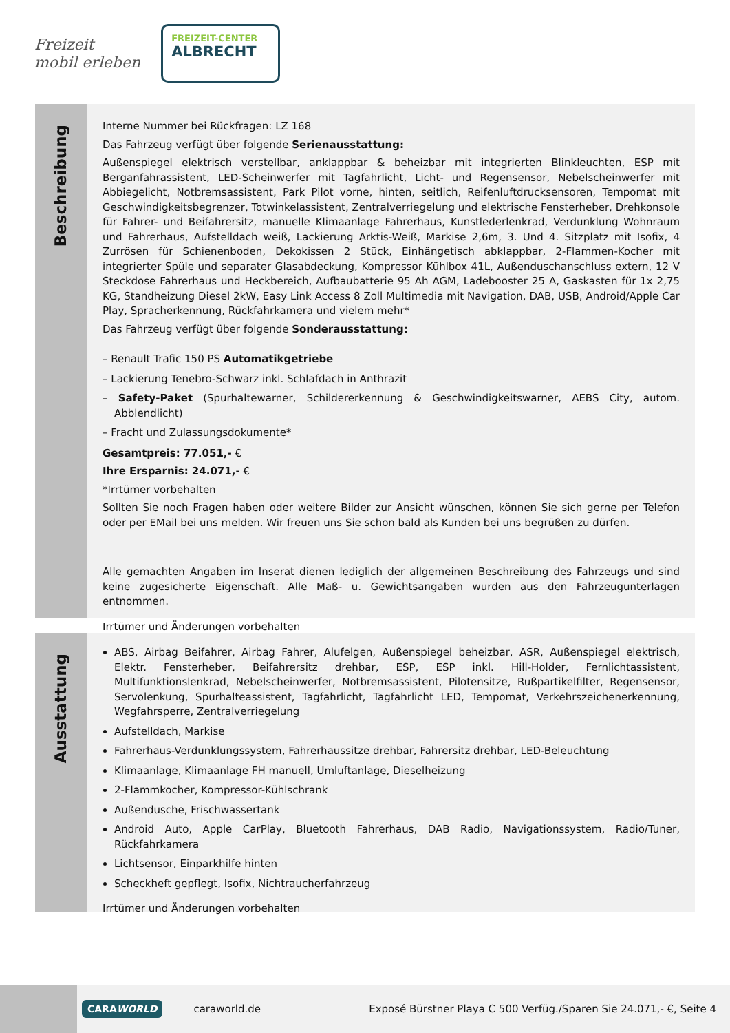Freizeit
mobil erleben
FREIZEIT-CENTER
ALBRECHT
Beschreibung
Interne Nummer bei Rückfragen: LZ 168
Das Fahrzeug verfügt über folgende Serienausstattung:
Außenspiegel elektrisch verstellbar, anklappbar & beheizbar mit integrierten Blinkleuchten, ESP mit Berganfahrassistent, LED-Scheinwerfer mit Tagfahrlicht, Licht- und Regensensor, Nebelscheinwerfer mit Abbiegelicht, Notbremsassistent, Park Pilot vorne, hinten, seitlich, Reifenluftdrucksensoren, Tempomat mit Geschwindigkeitsbegrenzer, Totwinkelassistent, Zentralverriegelung und elektrische Fensterheber, Drehkonsole für Fahrer- und Beifahrersitz, manuelle Klimaanlage Fahrerhaus, Kunstlederlenkrad, Verdunklung Wohnraum und Fahrerhaus, Aufstelldach weiß, Lackierung Arktis-Weiß, Markise 2,6m, 3. Und 4. Sitzplatz mit Isofix, 4 Zurrösen für Schienenboden, Dekokissen 2 Stück, Einhängetisch abklappbar, 2-Flammen-Kocher mit integrierter Spüle und separater Glasabdeckung, Kompressor Kühlbox 41L, Außenduschanschluss extern, 12 V Steckdose Fahrerhaus und Heckbereich, Aufbaubatterie 95 Ah AGM, Ladebooster 25 A, Gaskasten für 1x 2,75 KG, Standheizung Diesel 2kW, Easy Link Access 8 Zoll Multimedia mit Navigation, DAB, USB, Android/Apple Car Play, Spracherkennung, Rückfahrkamera und vielem mehr*
Das Fahrzeug verfügt über folgende Sonderausstattung:
– Renault Trafic 150 PS Automatikgetriebe
– Lackierung Tenebro-Schwarz inkl. Schlafdach in Anthrazit
– Safety-Paket (Spurhaltewarner, Schildererkennung & Geschwindigkeitswarner, AEBS City, autom. Abblendlicht)
– Fracht und Zulassungsdokumente*
Gesamtpreis: 77.051,- €
Ihre Ersparnis: 24.071,- €
*Irrtümer vorbehalten
Sollten Sie noch Fragen haben oder weitere Bilder zur Ansicht wünschen, können Sie sich gerne per Telefon oder per EMail bei uns melden. Wir freuen uns Sie schon bald als Kunden bei uns begrüßen zu dürfen.
Alle gemachten Angaben im Inserat dienen lediglich der allgemeinen Beschreibung des Fahrzeugs und sind keine zugesicherte Eigenschaft. Alle Maß- u. Gewichtsangaben wurden aus den Fahrzeugunterlagen entnommen.
Irrtümer und Änderungen vorbehalten
Ausstattung
ABS, Airbag Beifahrer, Airbag Fahrer, Alufelgen, Außenspiegel beheizbar, ASR, Außenspiegel elektrisch, Elektr. Fensterheber, Beifahrersitz drehbar, ESP, ESP inkl. Hill-Holder, Fernlichtassistent, Multifunktionslenkrad, Nebelscheinwerfer, Notbremsassistent, Pilotensitze, Rußpartikelfilter, Regensensor, Servolenkung, Spurhalteassistent, Tagfahrlicht, Tagfahrlicht LED, Tempomat, Verkehrszeichenerkennung, Wegfahrsperre, Zentralverriegelung
Aufstelldach, Markise
Fahrerhaus-Verdunklungssystem, Fahrerhaussitze drehbar, Fahrersitz drehbar, LED-Beleuchtung
Klimaanlage, Klimaanlage FH manuell, Umluftanlage, Dieselheizung
2-Flammkocher, Kompressor-Kühlschrank
Außendusche, Frischwassertank
Android Auto, Apple CarPlay, Bluetooth Fahrerhaus, DAB Radio, Navigationssystem, Radio/Tuner, Rückfahrkamera
Lichtsensor, Einparkhilfe hinten
Scheckheft gepflegt, Isofix, Nichtraucherfahrzeug
Irrtümer und Änderungen vorbehalten
CARAWORLD
caraworld.de
Exposé Bürstner Playa C 500 Verfüg./Sparen Sie 24.071,- €, Seite 4